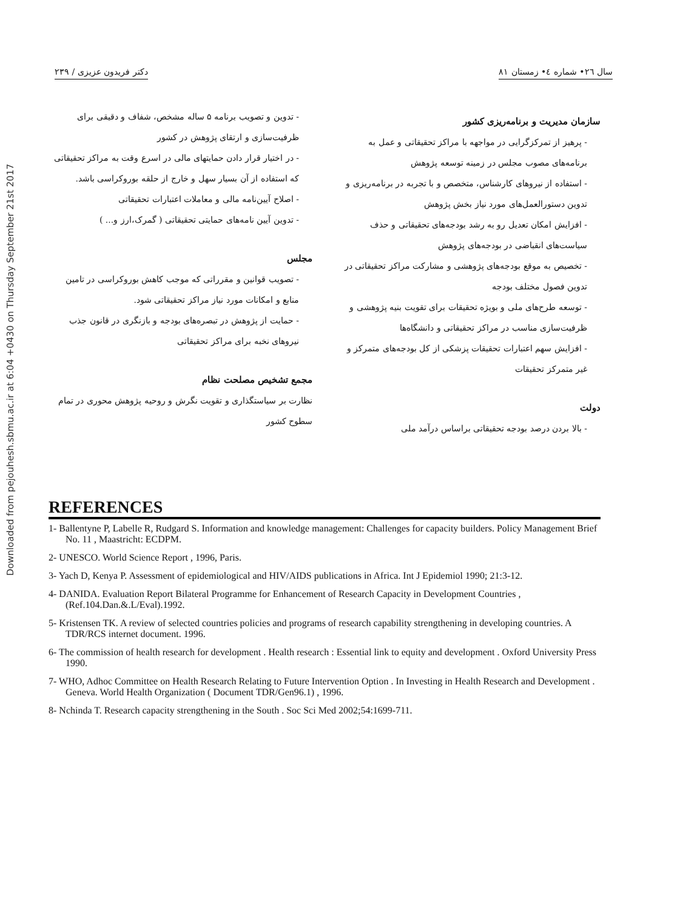Downloaded from pejouhesh.sbmu.ac.ir at 6:04 +0430 on Thursday September 21st 2017
سال ۲٦• شماره ٤• زمستان ۸۱ دکتر فریدون عزیزی / ۲۳۹
سازمان مدیریت و برنامه‌ریزی کشور
- پرهیز از تمرکزگرایی در مواجهه با مراکز تحقیقاتی و عمل به برنامه‌های مصوب مجلس در زمینه توسعه پژوهش
- استفاده از نیروهای کارشناس، متخصص و با تجربه در برنامه‌ریزی و تدوین دستورالعمل‌های مورد نیاز بخش پژوهش
- افزایش امکان تعدیل رو به رشد بودجه‌های تحقیقاتی و حذف سیاست‌های انقباضی در بودجه‌های پژوهش
- تخصیص به موقع بودجه‌های پژوهشی و مشارکت مراکز تحقیقاتی در تدوین فصول مختلف بودجه
- توسعه طرح‌های ملی و بویژه تحقیقات برای تقویت بنیه پژوهشی و ظرفیت‌سازی مناسب در مراکز تحقیقاتی و دانشگاه‌ها
- افزایش سهم اعتبارات تحقیقات پزشکی از کل بودجه‌های متمرکز و غیر متمرکز تحقیقات
دولت
- بالا بردن درصد بودجه تحقیقاتی براساس درآمد ملی
- تدوین و تصویب برنامه ۵ ساله مشخص، شفاف و دقیقی برای ظرفیت‌سازی و ارتقای پژوهش در کشور
- در اختیار قرار دادن حمایتهای مالی در اسرع وقت به مراکز تحقیقاتی که استفاده از آن بسیار سهل و خارج از حلقه بوروکراسی باشد.
- اصلاح آیین‌نامه مالی و معاملات اعتبارات تحقیقاتی
- تدوین آیین نامه‌های حمایتی تحقیقاتی ( گمرک،ارز و... )
مجلس
- تصویب قوانین و مقرراتی که موجب کاهش بوروکراسی در تامین منابع و امکانات مورد نیاز مراکز تحقیقاتی شود.
- حمایت از پژوهش در تبصره‌های بودجه و بازنگری در قانون جذب نیروهای نخبه برای مراکز تحقیقاتی
مجمع تشخیص مصلحت نظام
نظارت بر سیاستگذاری و تقویت نگرش و روحیه پژوهش محوری در تمام سطوح کشور
REFERENCES
1- Ballentyne P, Labelle R, Rudgard S. Information and knowledge management: Challenges for capacity builders. Policy Management Brief No. 11 , Maastricht: ECDPM.
2- UNESCO. World Science Report , 1996, Paris.
3- Yach D, Kenya P. Assessment of epidemiological and HIV/AIDS publications in Africa. Int J Epidemiol 1990; 21:3-12.
4- DANIDA. Evaluation Report Bilateral Programme for Enhancement of Research Capacity in Development Countries , (Ref.104.Dan.&.L/Eval).1992.
5- Kristensen TK. A review of selected countries policies and programs of research capability strengthening in developing countries. A TDR/RCS internet document. 1996.
6- The commission of health research for development . Health research : Essential link to equity and development . Oxford University Press 1990.
7- WHO, Adhoc Committee on Health Research Relating to Future Intervention Option . In Investing in Health Research and Development . Geneva. World Health Organization ( Document TDR/Gen96.1) , 1996.
8- Nchinda T. Research capacity strengthening in the South . Soc Sci Med 2002;54:1699-711.